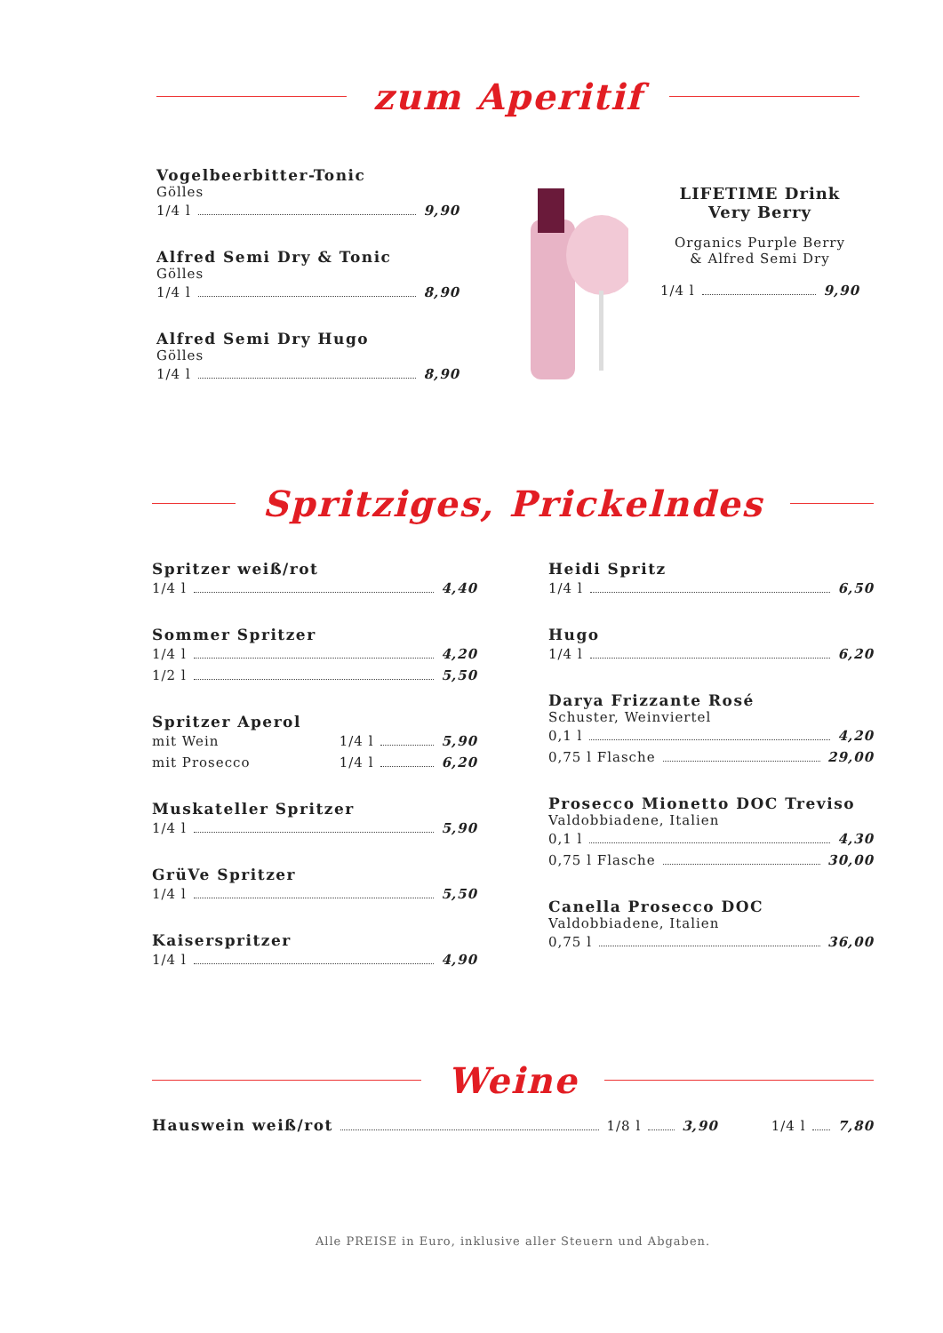zum Aperitif
Vogelbeerbitter-Tonic
Gölles
1/4 l 9,90
Alfred Semi Dry & Tonic
Gölles
1/4 l 8,90
Alfred Semi Dry Hugo
Gölles
1/4 l 8,90
LIFETIME Drink
Very Berry
Organics Purple Berry
& Alfred Semi Dry
1/4 l 9,90
Spritziges, Prickelndes
Spritzer weiß/rot
1/4 l 4,40
Sommer Spritzer
1/4 l 4,20
1/2 l 5,50
Spritzer Aperol
mit Wein 1/4 l 5,90
mit Prosecco 1/4 l 6,20
Muskateller Spritzer
1/4 l 5,90
GrüVe Spritzer
1/4 l 5,50
Kaiserspritzer
1/4 l 4,90
Heidi Spritz
1/4 l 6,50
Hugo
1/4 l 6,20
Darya Frizzante Rosé
Schuster, Weinviertel
0,1 l 4,20
0,75 l Flasche 29,00
Prosecco Mionetto DOC Treviso
Valdobbiadene, Italien
0,1 l 4,30
0,75 l Flasche 30,00
Canella Prosecco DOC
Valdobbiadene, Italien
0,75 l 36,00
Weine
Hauswein weiß/rot 1/8 l 3,90 1/4 l 7,80
Alle PREISE in Euro, inklusive aller Steuern und Abgaben.